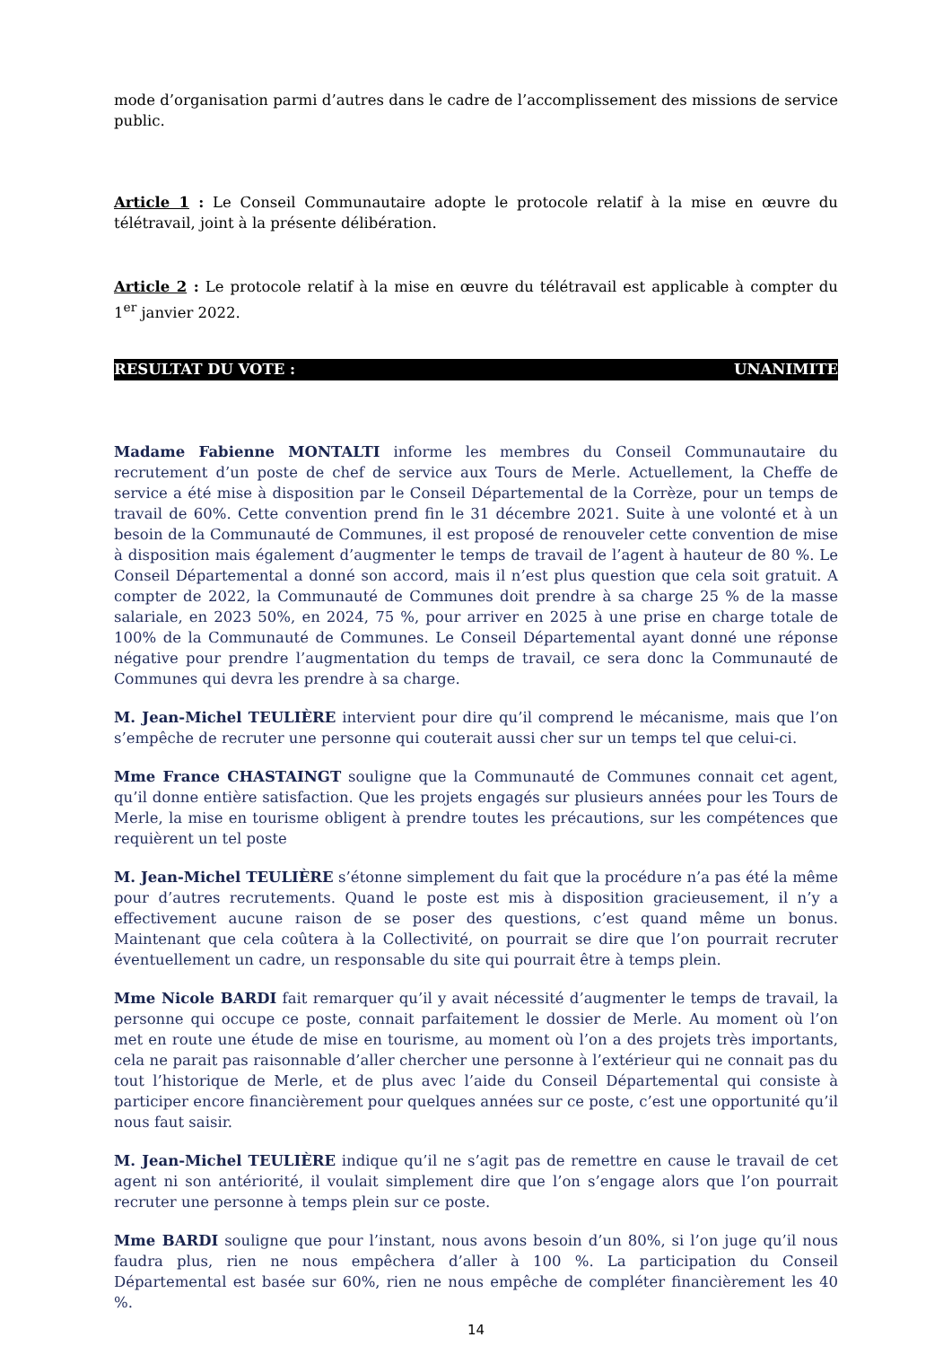mode d’organisation parmi d’autres dans le cadre de l’accomplissement des missions de service public.
Article 1 : Le Conseil Communautaire adopte le protocole relatif à la mise en œuvre du télétravail, joint à la présente délibération.
Article 2 : Le protocole relatif à la mise en œuvre du télétravail est applicable à compter du 1<sup>er</sup> janvier 2022.
RESULTAT DU VOTE : UNANIMITE
Madame Fabienne MONTALTI informe les membres du Conseil Communautaire du recrutement d’un poste de chef de service aux Tours de Merle. Actuellement, la Cheffe de service a été mise à disposition par le Conseil Départemental de la Corrèze, pour un temps de travail de 60%. Cette convention prend fin le 31 décembre 2021. Suite à une volonté et à un besoin de la Communauté de Communes, il est proposé de renouveler cette convention de mise à disposition mais également d’augmenter le temps de travail de l’agent à hauteur de 80 %. Le Conseil Départemental a donné son accord, mais il n’est plus question que cela soit gratuit. A compter de 2022, la Communauté de Communes doit prendre à sa charge 25 % de la masse salariale, en 2023 50%, en 2024, 75 %, pour arriver en 2025 à une prise en charge totale de 100% de la Communauté de Communes. Le Conseil Départemental ayant donné une réponse négative pour prendre l’augmentation du temps de travail, ce sera donc la Communauté de Communes qui devra les prendre à sa charge.
M. Jean-Michel TEULIÈRE intervient pour dire qu’il comprend le mécanisme, mais que l’on s’empêche de recruter une personne qui couterait aussi cher sur un temps tel que celui-ci.
Mme France CHASTAINGT souligne que la Communauté de Communes connait cet agent, qu’il donne entière satisfaction. Que les projets engagés sur plusieurs années pour les Tours de Merle, la mise en tourisme obligent à prendre toutes les précautions, sur les compétences que requièrent un tel poste
M. Jean-Michel TEULIÈRE s’étonne simplement du fait que la procédure n’a pas été la même pour d’autres recrutements. Quand le poste est mis à disposition gracieusement, il n’y a effectivement aucune raison de se poser des questions, c’est quand même un bonus. Maintenant que cela coûtera à la Collectivité, on pourrait se dire que l’on pourrait recruter éventuellement un cadre, un responsable du site qui pourrait être à temps plein.
Mme Nicole BARDI fait remarquer qu’il y avait nécessité d’augmenter le temps de travail, la personne qui occupe ce poste, connait parfaitement le dossier de Merle. Au moment où l’on met en route une étude de mise en tourisme, au moment où l’on a des projets très importants, cela ne parait pas raisonnable d’aller chercher une personne à l’extérieur qui ne connait pas du tout l’historique de Merle, et de plus avec l’aide du Conseil Départemental qui consiste à participer encore financièrement pour quelques années sur ce poste, c’est une opportunité qu’il nous faut saisir.
M. Jean-Michel TEULIÈRE indique qu’il ne s’agit pas de remettre en cause le travail de cet agent ni son antériorité, il voulait simplement dire que l’on s’engage alors que l’on pourrait recruter une personne à temps plein sur ce poste.
Mme BARDI souligne que pour l’instant, nous avons besoin d’un 80%, si l’on juge qu’il nous faudra plus, rien ne nous empêchera d’aller à 100 %. La participation du Conseil Départemental est basée sur 60%, rien ne nous empêche de compléter financièrement les 40 %.
14